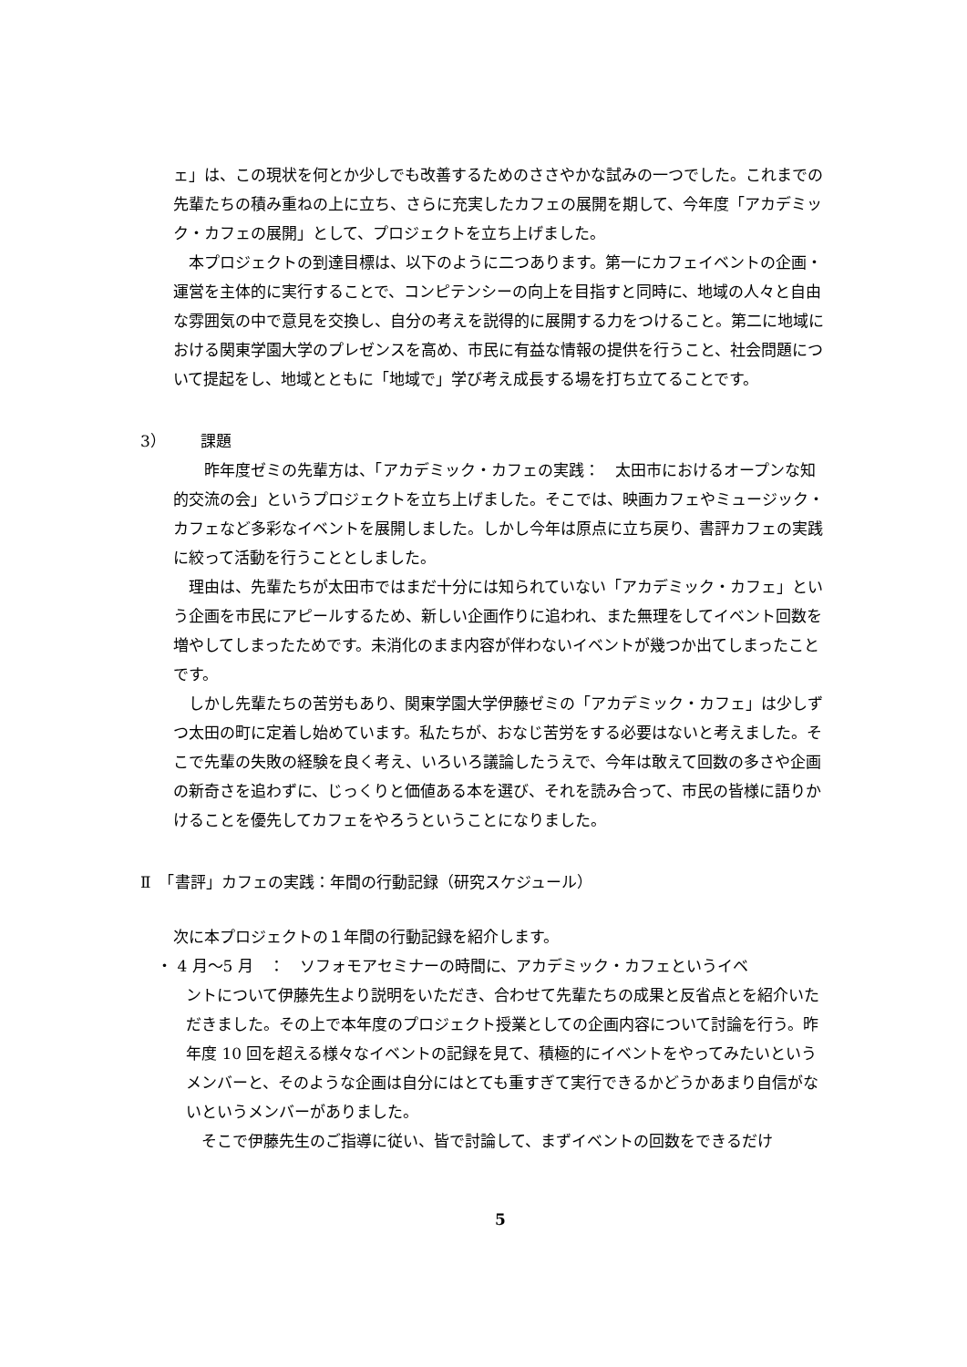ェ」は、この現状を何とか少しでも改善するためのささやかな試みの一つでした。これまでの先輩たちの積み重ねの上に立ち、さらに充実したカフェの展開を期して、今年度「アカデミック・カフェの展開」として、プロジェクトを立ち上げました。
本プロジェクトの到達目標は、以下のように二つあります。第一にカフェイベントの企画・運営を主体的に実行することで、コンピテンシーの向上を目指すと同時に、地域の人々と自由な雰囲気の中で意見を交換し、自分の考えを説得的に展開する力をつけること。第二に地域における関東学園大学のプレゼンスを高め、市民に有益な情報の提供を行うこと、社会問題について提起をし、地域とともに「地域で」学び考え成長する場を打ち立てることです。
3） 課題
昨年度ゼミの先輩方は、「アカデミック・カフェの実践：　太田市におけるオープンな知的交流の会」というプロジェクトを立ち上げました。そこでは、映画カフェやミュージック・カフェなど多彩なイベントを展開しました。しかし今年は原点に立ち戻り、書評カフェの実践に絞って活動を行うこととしました。
理由は、先輩たちが太田市ではまだ十分には知られていない「アカデミック・カフェ」という企画を市民にアピールするため、新しい企画作りに追われ、また無理をしてイベント回数を増やしてしまったためです。未消化のまま内容が伴わないイベントが幾つか出てしまったことです。
しかし先輩たちの苦労もあり、関東学園大学伊藤ゼミの「アカデミック・カフェ」は少しずつ太田の町に定着し始めています。私たちが、おなじ苦労をする必要はないと考えました。そこで先輩の失敗の経験を良く考え、いろいろ議論したうえで、今年は敢えて回数の多さや企画の新奇さを追わずに、じっくりと価値ある本を選び、それを読み合って、市民の皆様に語りかけることを優先してカフェをやろうということになりました。
Ⅱ　「書評」カフェの実践：年間の行動記録（研究スケジュール）
次に本プロジェクトの１年間の行動記録を紹介します。
・ 4 月〜5 月　：　ソフォモアセミナーの時間に、アカデミック・カフェというイベ
ントについて伊藤先生より説明をいただき、合わせて先輩たちの成果と反省点とを紹介いただきました。その上で本年度のプロジェクト授業としての企画内容について討論を行う。昨年度 10 回を超える様々なイベントの記録を見て、積極的にイベントをやってみたいというメンバーと、そのような企画は自分にはとても重すぎて実行できるかどうかあまり自信がないというメンバーがありました。
そこで伊藤先生のご指導に従い、皆で討論して、まずイベントの回数をできるだけ
5